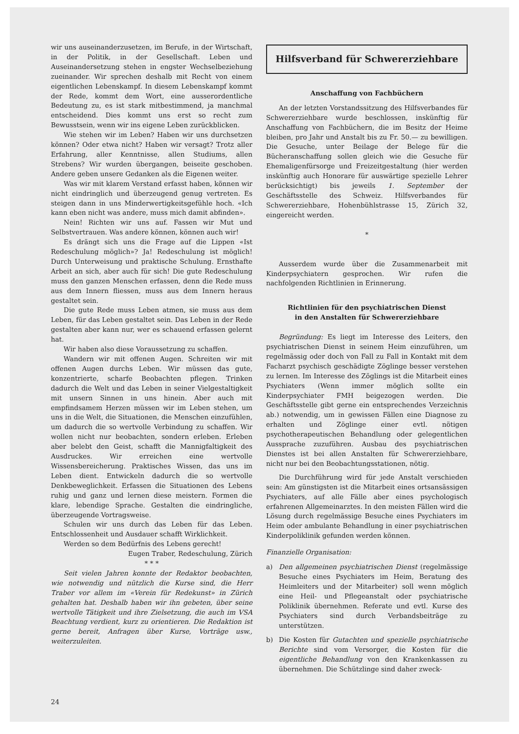wir uns auseinanderzusetzen, im Berufe, in der Wirtschaft, in der Politik, in der Gesellschaft. Leben und Auseinandersetzung stehen in engster Wechselbeziehung zueinander. Wir sprechen deshalb mit Recht von einem eigentlichen Lebenskampf. In diesem Lebenskampf kommt der Rede, kommt dem Wort, eine ausserordentliche Bedeutung zu, es ist stark mitbestimmend, ja manchmal entscheidend. Dies kommt uns erst so recht zum Bewusstsein, wenn wir ins eigene Leben zurückblicken.
Wie stehen wir im Leben? Haben wir uns durchsetzen können? Oder etwa nicht? Haben wir versagt? Trotz aller Erfahrung, aller Kenntnisse, allen Studiums, allen Strebens? Wir wurden übergangen, beiseite geschoben. Andere geben unsere Gedanken als die Eigenen weiter.
Was wir mit klarem Verstand erfasst haben, können wir nicht eindringlich und überzeugend genug vertreten. Es steigen dann in uns Minderwertigkeitsgefühle hoch. «Ich kann eben nicht was andere, muss mich damit abfinden».
Nein! Richten wir uns auf. Fassen wir Mut und Selbstvertrauen. Was andere können, können auch wir!
Es drängt sich uns die Frage auf die Lippen «Ist Redeschulung möglich»? Ja! Redeschulung ist möglich! Durch Unterweisung und praktische Schulung. Ernsthafte Arbeit an sich, aber auch für sich! Die gute Redeschulung muss den ganzen Menschen erfassen, denn die Rede muss aus dem Innern fliessen, muss aus dem Innern heraus gestaltet sein.
Die gute Rede muss Leben atmen, sie muss aus dem Leben, für das Leben gestaltet sein. Das Leben in der Rede gestalten aber kann nur, wer es schauend erfassen gelernt hat.
Wir haben also diese Voraussetzung zu schaffen.
Wandern wir mit offenen Augen. Schreiten wir mit offenen Augen durchs Leben. Wir müssen das gute, konzentrierte, scharfe Beobachten pflegen. Trinken dadurch die Welt und das Leben in seiner Vielgestaltigkeit mit unsern Sinnen in uns hinein. Aber auch mit empfindsamem Herzen müssen wir im Leben stehen, um uns in die Welt, die Situationen, die Menschen einzufühlen, um dadurch die so wertvolle Verbindung zu schaffen. Wir wollen nicht nur beobachten, sondern erleben. Erleben aber belebt den Geist, schafft die Mannigfaltigkeit des Ausdruckes. Wir erreichen eine wertvolle Wissensbereicherung. Praktisches Wissen, das uns im Leben dient. Entwickeln dadurch die so wertvolle Denkbeweglichkeit. Erfassen die Situationen des Lebens ruhig und ganz und lernen diese meistern. Formen die klare, lebendige Sprache. Gestalten die eindringliche, überzeugende Vortragsweise.
Schulen wir uns durch das Leben für das Leben. Entschlossenheit und Ausdauer schafft Wirklichkeit.
Werden so dem Bedürfnis des Lebens gerecht!
Eugen Traber, Redeschulung, Zürich
* * *
Seit vielen Jahren konnte der Redaktor beobachten, wie notwendig und nützlich die Kurse sind, die Herr Traber vor allem im «Verein für Redekunst» in Zürich gehalten hat. Deshalb haben wir ihn gebeten, über seine wertvolle Tätigkeit und ihre Zielsetzung, die auch im VSA Beachtung verdient, kurz zu orientieren. Die Redaktion ist gerne bereit, Anfragen über Kurse, Vorträge usw., weiterzuleiten.
Hilfsverband für Schwererziehbare
Anschaffung von Fachbüchern
An der letzten Vorstandssitzung des Hilfsverbandes für Schwererziehbare wurde beschlossen, inskünftig für Anschaffung von Fachbüchern, die im Besitz der Heime bleiben, pro Jahr und Anstalt bis zu Fr. 50.— zu bewilligen. Die Gesuche, unter Beilage der Belege für die Bücheranschaffung sollen gleich wie die Gesuche für Ehemaligenfürsorge und Freizeitgestaltung (hier werden inskünftig auch Honorare für auswärtige spezielle Lehrer berücksichtigt) bis jeweils 1. September der Geschäftsstelle des Schweiz. Hilfsverbandes für Schwererziehbare, Hohenbühlstrasse 15, Zürich 32, eingereicht werden.
*
Ausserdem wurde über die Zusammenarbeit mit Kinderpsychiatern gesprochen. Wir rufen die nachfolgenden Richtlinien in Erinnerung.
Richtlinien für den psychiatrischen Dienst
in den Anstalten für Schwererziehbare
Begründung: Es liegt im Interesse des Leiters, den psychiatrischen Dienst in seinem Heim einzuführen, um regelmässig oder doch von Fall zu Fall in Kontakt mit dem Facharzt psychisch geschädigte Zöglinge besser verstehen zu lernen. Im Interesse des Zöglings ist die Mitarbeit eines Psychiaters (Wenn immer möglich sollte ein Kinderpsychiater FMH beigezogen werden. Die Geschäftsstelle gibt gerne ein entsprechendes Verzeichnis ab.) notwendig, um in gewissen Fällen eine Diagnose zu erhalten und Zöglinge einer evtl. nötigen psychotherapeutischen Behandlung oder gelegentlichen Aussprache zuzuführen. Ausbau des psychiatrischen Dienstes ist bei allen Anstalten für Schwererziehbare, nicht nur bei den Beobachtungsstationen, nötig.
Die Durchführung wird für jede Anstalt verschieden sein: Am günstigsten ist die Mitarbeit eines ortsansässigen Psychiaters, auf alle Fälle aber eines psychologisch erfahrenen Allgemeinarztes. In den meisten Fällen wird die Lösung durch regelmässige Besuche eines Psychiaters im Heim oder ambulante Behandlung in einer psychiatrischen Kinderpoliklinik gefunden werden können.
Finanzielle Organisation:
a) Den allgemeinen psychiatrischen Dienst (regelmässige Besuche eines Psychiaters im Heim, Beratung des Heimleiters und der Mitarbeiter) soll wenn möglich eine Heil- und Pflegeanstalt oder psychiatrische Poliklinik übernehmen. Referate und evtl. Kurse des Psychiaters sind durch Verbandsbeiträge zu unterstützen.
b) Die Kosten für Gutachten und spezielle psychiatrische Berichte sind vom Versorger, die Kosten für die eigentliche Behandlung von den Krankenkassen zu übernehmen. Die Schützlinge sind daher zweck-
24